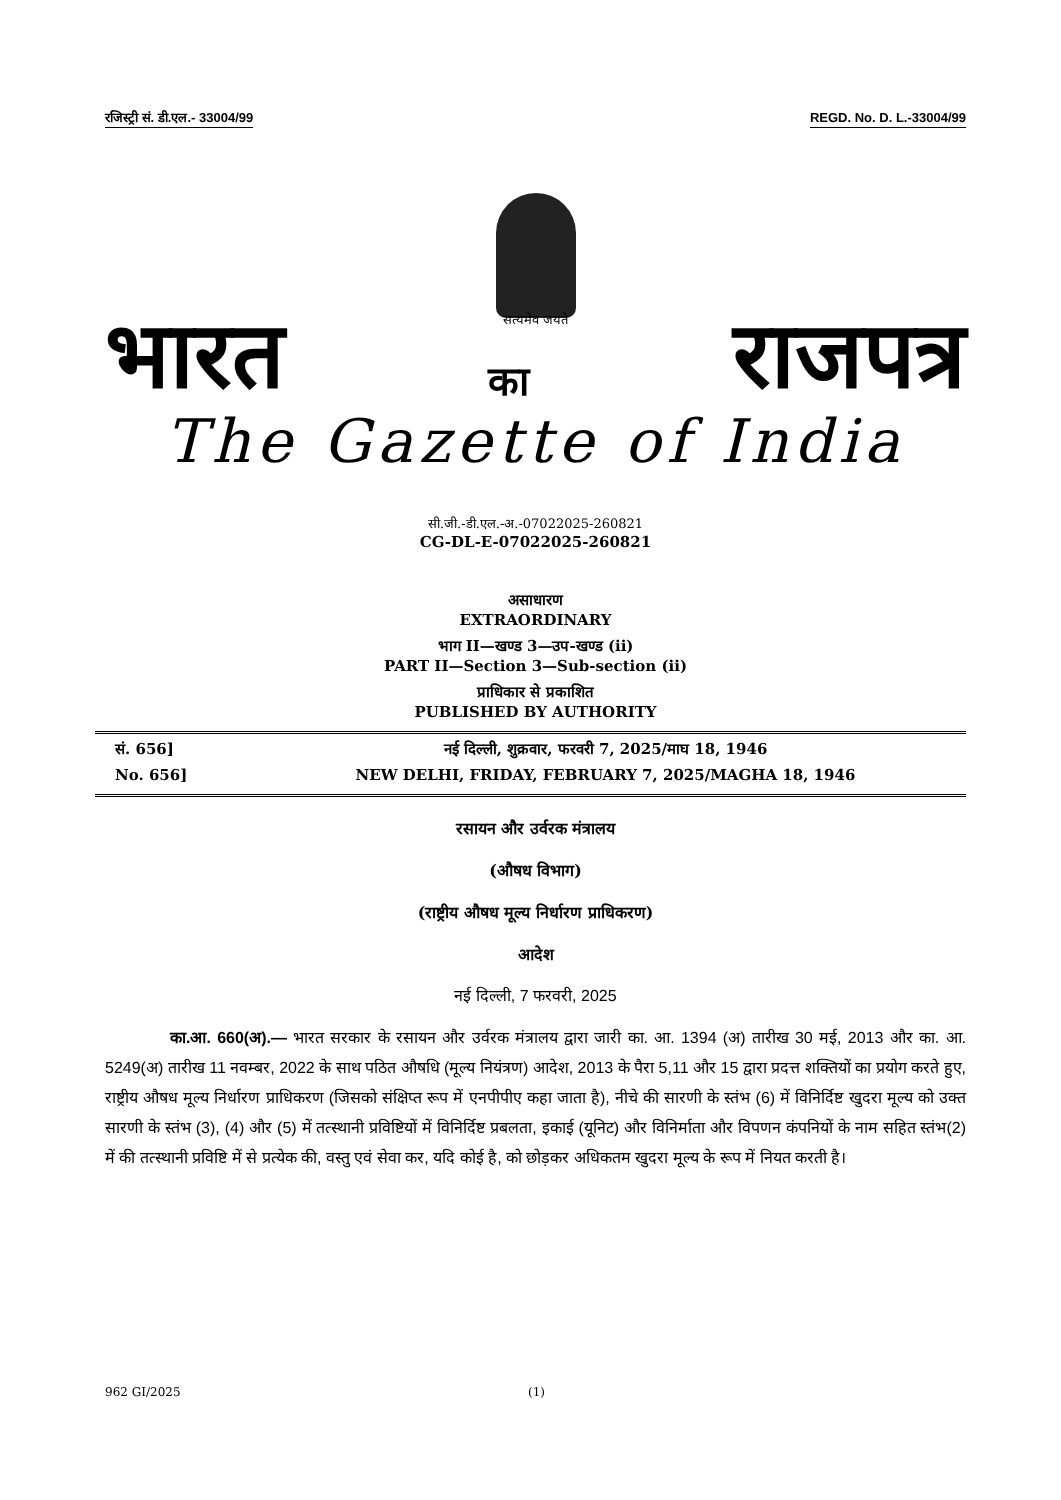रजिस्ट्री सं. डी.एल.- 33004/99 REGD. No. D. L.-33004/99
सत्यमेव जयते
भारत का राजपत्र
The Gazette of India
सी.जी.-डी.एल.-अ.-07022025-260821
CG-DL-E-07022025-260821
असाधारण
EXTRAORDINARY
भाग II—खण्ड 3—उप-खण्ड (ii)
PART II—Section 3—Sub-section (ii)
प्राधिकार से प्रकाशित
PUBLISHED BY AUTHORITY
सं. 656] नई दिल्ली, शुक्रवार, फरवरी 7, 2025/माघ 18, 1946
No. 656] NEW DELHI, FRIDAY, FEBRUARY 7, 2025/MAGHA 18, 1946
रसायन और उर्वरक मंत्रालय
(औषध विभाग)
(राष्ट्रीय औषध मूल्य निर्धारण प्राधिकरण)
आदेश
नई दिल्ली, 7 फरवरी, 2025
का.आ. 660(अ).— भारत सरकार के रसायन और उर्वरक मंत्रालय द्वारा जारी का. आ. 1394 (अ) तारीख 30 मई, 2013 और का. आ. 5249(अ) तारीख 11 नवम्बर, 2022 के साथ पठित औषधि (मूल्य नियंत्रण) आदेश, 2013 के पैरा 5,11 और 15 द्वारा प्रदत्त शक्तियों का प्रयोग करते हुए, राष्ट्रीय औषध मूल्य निर्धारण प्राधिकरण (जिसको संक्षिप्त रूप में एनपीपीए कहा जाता है), नीचे की सारणी के स्तंभ (6) में विनिर्दिष्ट खुदरा मूल्य को उक्त सारणी के स्तंभ (3), (4) और (5) में तत्स्थानी प्रविष्टियों में विनिर्दिष्ट प्रबलता, इकाई (यूनिट) और विनिर्माता और विपणन कंपनियों के नाम सहित स्तंभ(2) में की तत्स्थानी प्रविष्टि में से प्रत्येक की, वस्तु एवं सेवा कर, यदि कोई है, को छोड़कर अधिकतम खुदरा मूल्य के रूप में नियत करती है।
962 GI/2025 (1)